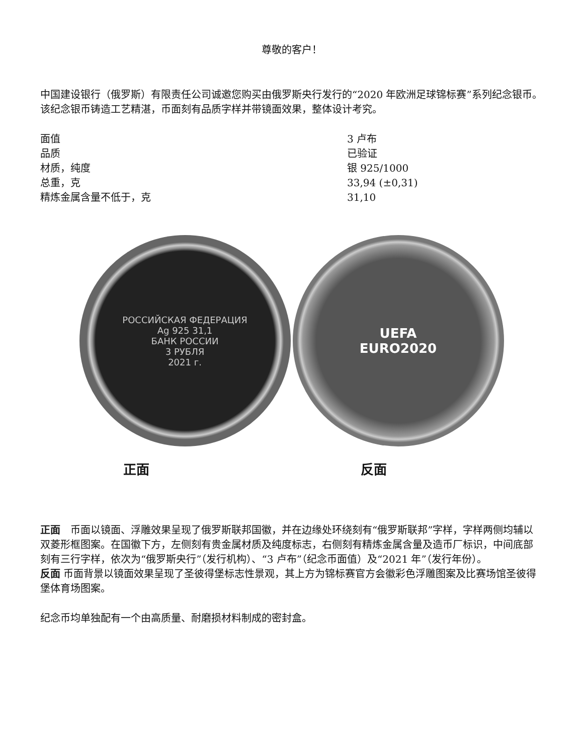尊敬的客户！
中国建设银行（俄罗斯）有限责任公司诚邀您购买由俄罗斯央行发行的“2020 年欧洲足球锦标赛”系列纪念银币。
该纪念银币铸造工艺精湛，币面刻有品质字样并带镜面效果，整体设计考究。
| 面值 | 3 卢布 |
| 品质 | 已验证 |
| 材质，纯度 | 银 925/1000 |
| 总重，克 | 33,94 (±0,31) |
| 精炼金属含量不低于，克 | 31,10 |
РОССИЙСКАЯ ФЕДЕРАЦИЯ
Ag 925 31,1
БАНК РОССИИ
3 РУБЛЯ
2021 г.
UEFA
EURO2020
正面 反面
正面　币面以镜面、浮雕效果呈现了俄罗斯联邦国徽，并在边缘处环绕刻有“俄罗斯联邦”字样，字样两侧均辅以双菱形框图案。在国徽下方，左侧刻有贵金属材质及纯度标志，右侧刻有精炼金属含量及造币厂标识，中间底部刻有三行字样，依次为“俄罗斯央行”（发行机构）、“3 卢布”（纪念币面值）及“2021 年”（发行年份）。
反面 币面背景以镜面效果呈现了圣彼得堡标志性景观，其上方为锦标赛官方会徽彩色浮雕图案及比赛场馆圣彼得堡体育场图案。
纪念币均单独配有一个由高质量、耐磨损材料制成的密封盒。